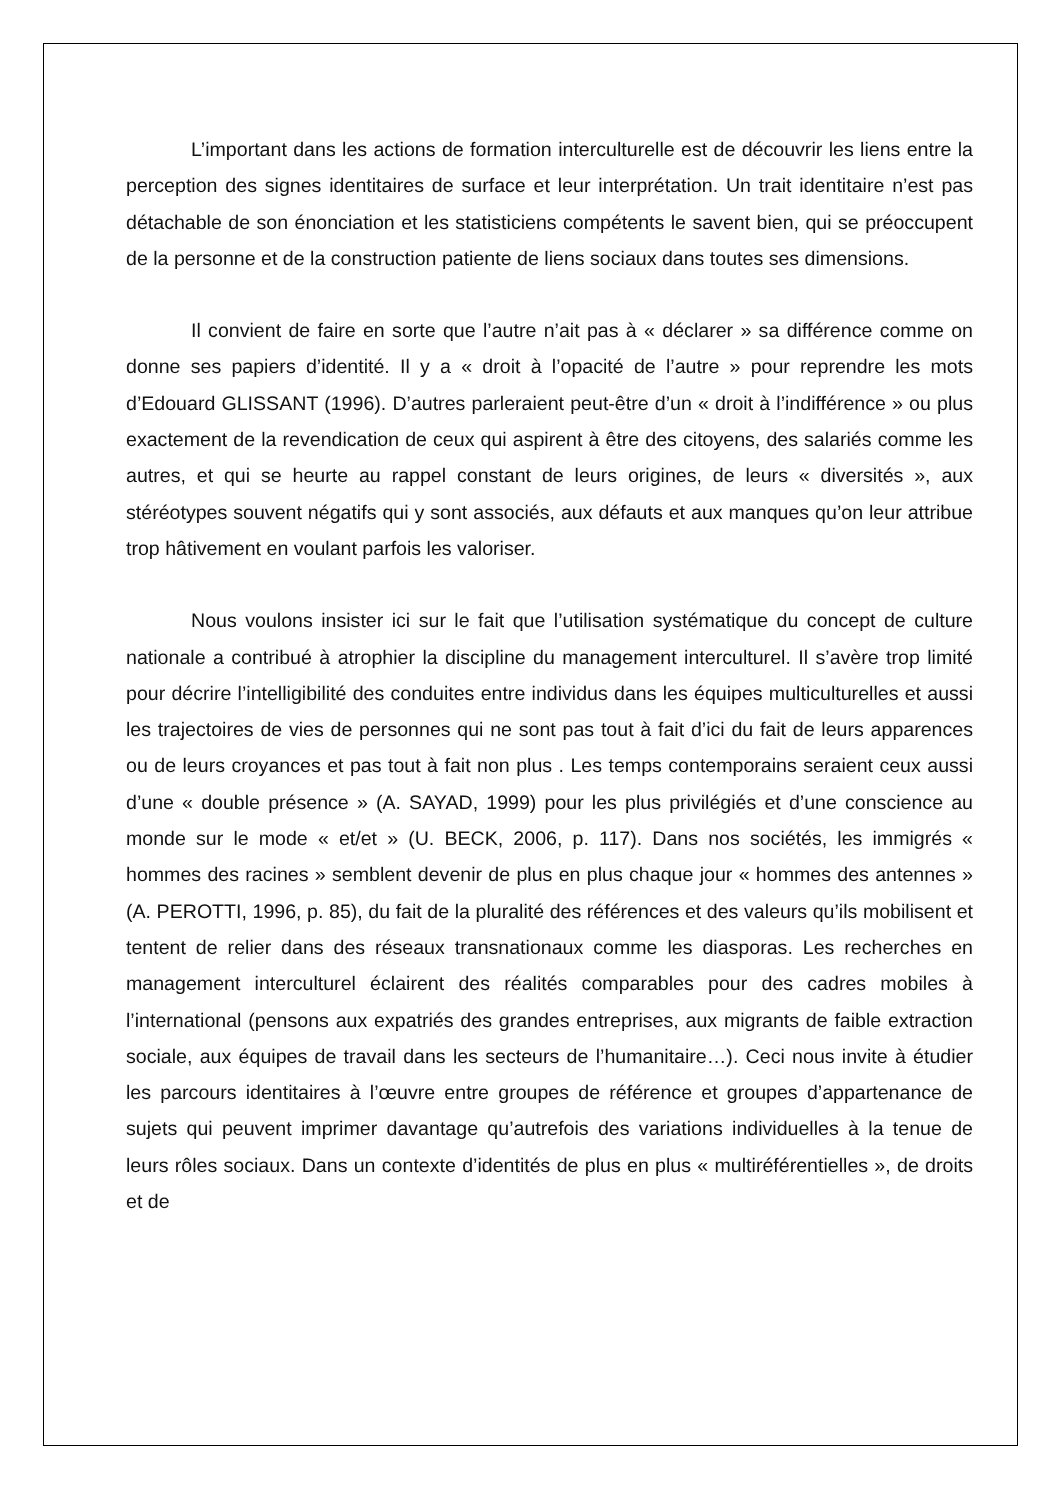L’important dans les actions de formation interculturelle est de découvrir les liens entre la perception des signes identitaires de surface et leur interprétation. Un trait identitaire n’est pas détachable de son énonciation et les statisticiens compétents le savent bien, qui se préoccupent de la personne et de la construction patiente de liens sociaux dans toutes ses dimensions.
Il convient de faire en sorte que l’autre n’ait pas à « déclarer » sa différence comme on donne ses papiers d’identité. Il y a « droit à l’opacité de l’autre » pour reprendre les mots d’Edouard GLISSANT (1996). D’autres parleraient peut-être d’un « droit à l’indifférence » ou plus exactement de la revendication de ceux qui aspirent à être des citoyens, des salariés comme les autres, et qui se heurte au rappel constant de leurs origines, de leurs « diversités », aux stéréotypes souvent négatifs qui y sont associés, aux défauts et aux manques qu’on leur attribue trop hâtivement en voulant parfois les valoriser.
Nous voulons insister ici sur le fait que l’utilisation systématique du concept de culture nationale a contribué à atrophier la discipline du management interculturel. Il s’avère trop limité pour décrire l’intelligibilité des conduites entre individus dans les équipes multiculturelles et aussi les trajectoires de vies de personnes qui ne sont pas tout à fait d’ici du fait de leurs apparences ou de leurs croyances et pas tout à fait non plus . Les temps contemporains seraient ceux aussi d’une « double présence » (A. SAYAD, 1999) pour les plus privilégiés et d’une conscience au monde sur le mode « et/et » (U. BECK, 2006, p. 117). Dans nos sociétés, les immigrés « hommes des racines » semblent devenir de plus en plus chaque jour « hommes des antennes » (A. PEROTTI, 1996, p. 85), du fait de la pluralité des références et des valeurs qu’ils mobilisent et tentent de relier dans des réseaux transnationaux comme les diasporas. Les recherches en management interculturel éclairent des réalités comparables pour des cadres mobiles à l’international (pensons aux expatriés des grandes entreprises, aux migrants de faible extraction sociale, aux équipes de travail dans les secteurs de l’humanitaire…). Ceci nous invite à étudier les parcours identitaires à l’œuvre entre groupes de référence et groupes d’appartenance de sujets qui peuvent imprimer davantage qu’autrefois des variations individuelles à la tenue de leurs rôles sociaux. Dans un contexte d’identités de plus en plus « multiréférentielles », de droits et de